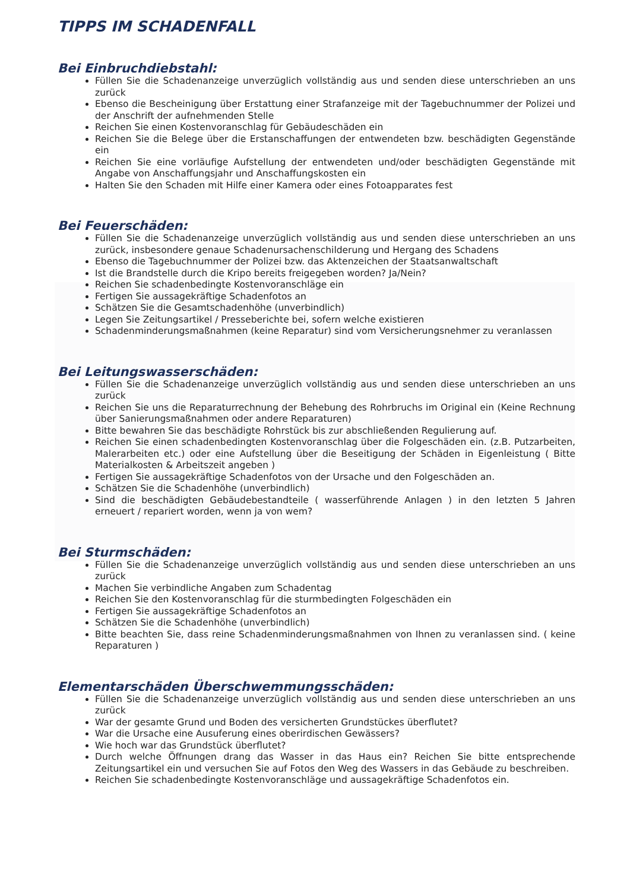TIPPS IM SCHADENFALL
Bei Einbruchdiebstahl:
Füllen Sie die Schadenanzeige unverzüglich vollständig aus und senden diese unterschrieben an uns zurück
Ebenso die Bescheinigung über Erstattung einer Strafanzeige mit der Tagebuchnummer der Polizei und der Anschrift der aufnehmenden Stelle
Reichen Sie einen Kostenvoranschlag für Gebäudeschäden ein
Reichen Sie die Belege über die Erstanschaffungen der entwendeten bzw. beschädigten Gegenstände ein
Reichen Sie eine vorläufige Aufstellung der entwendeten und/oder beschädigten Gegenstände mit Angabe von Anschaffungsjahr und Anschaffungskosten ein
Halten Sie den Schaden mit Hilfe einer Kamera oder eines Fotoapparates fest
Bei Feuerschäden:
Füllen Sie die Schadenanzeige unverzüglich vollständig aus und senden diese unterschrieben an uns zurück, insbesondere genaue Schadenursachenschilderung und Hergang des Schadens
Ebenso die Tagebuchnummer der Polizei bzw. das Aktenzeichen der Staatsanwaltschaft
Ist die Brandstelle durch die Kripo bereits freigegeben worden? Ja/Nein?
Reichen Sie schadenbedingte Kostenvoranschläge ein
Fertigen Sie aussagekräftige Schadenfotos an
Schätzen Sie die Gesamtschadenhöhe (unverbindlich)
Legen Sie Zeitungsartikel / Presseberichte bei, sofern welche existieren
Schadenminderungsmaßnahmen (keine Reparatur) sind vom Versicherungsnehmer zu veranlassen
Bei Leitungswasserschäden:
Füllen Sie die Schadenanzeige unverzüglich vollständig aus und senden diese unterschrieben an uns zurück
Reichen Sie uns die Reparaturrechnung der Behebung des Rohrbruchs im Original ein (Keine Rechnung über Sanierungsmaßnahmen oder andere Reparaturen)
Bitte bewahren Sie das beschädigte Rohrstück bis zur abschließenden Regulierung auf.
Reichen Sie einen schadenbedingten Kostenvoranschlag über die Folgeschäden ein. (z.B. Putzarbeiten, Malerarbeiten etc.) oder eine Aufstellung über die Beseitigung der Schäden in Eigenleistung ( Bitte Materialkosten & Arbeitszeit angeben )
Fertigen Sie aussagekräftige Schadenfotos von der Ursache und den Folgeschäden an.
Schätzen Sie die Schadenhöhe (unverbindlich)
Sind die beschädigten Gebäudebestandteile ( wasserführende Anlagen ) in den letzten 5 Jahren erneuert / repariert worden, wenn ja von wem?
Bei Sturmschäden:
Füllen Sie die Schadenanzeige unverzüglich vollständig aus und senden diese unterschrieben an uns zurück
Machen Sie verbindliche Angaben zum Schadentag
Reichen Sie den Kostenvoranschlag für die sturmbedingten Folgeschäden ein
Fertigen Sie aussagekräftige Schadenfotos an
Schätzen Sie die Schadenhöhe (unverbindlich)
Bitte beachten Sie, dass reine Schadenminderungsmaßnahmen von Ihnen zu veranlassen sind. ( keine Reparaturen )
Elementarschäden Überschwemmungsschäden:
Füllen Sie die Schadenanzeige unverzüglich vollständig aus und senden diese unterschrieben an uns zurück
War der gesamte Grund und Boden des versicherten Grundstückes überflutet?
War die Ursache eine Ausuferung eines oberirdischen Gewässers?
Wie hoch war das Grundstück überflutet?
Durch welche Öffnungen drang das Wasser in das Haus ein? Reichen Sie bitte entsprechende Zeitungsartikel ein und versuchen Sie auf Fotos den Weg des Wassers in das Gebäude zu beschreiben.
Reichen Sie schadenbedingte Kostenvoranschläge und aussagekräftige Schadenfotos ein.